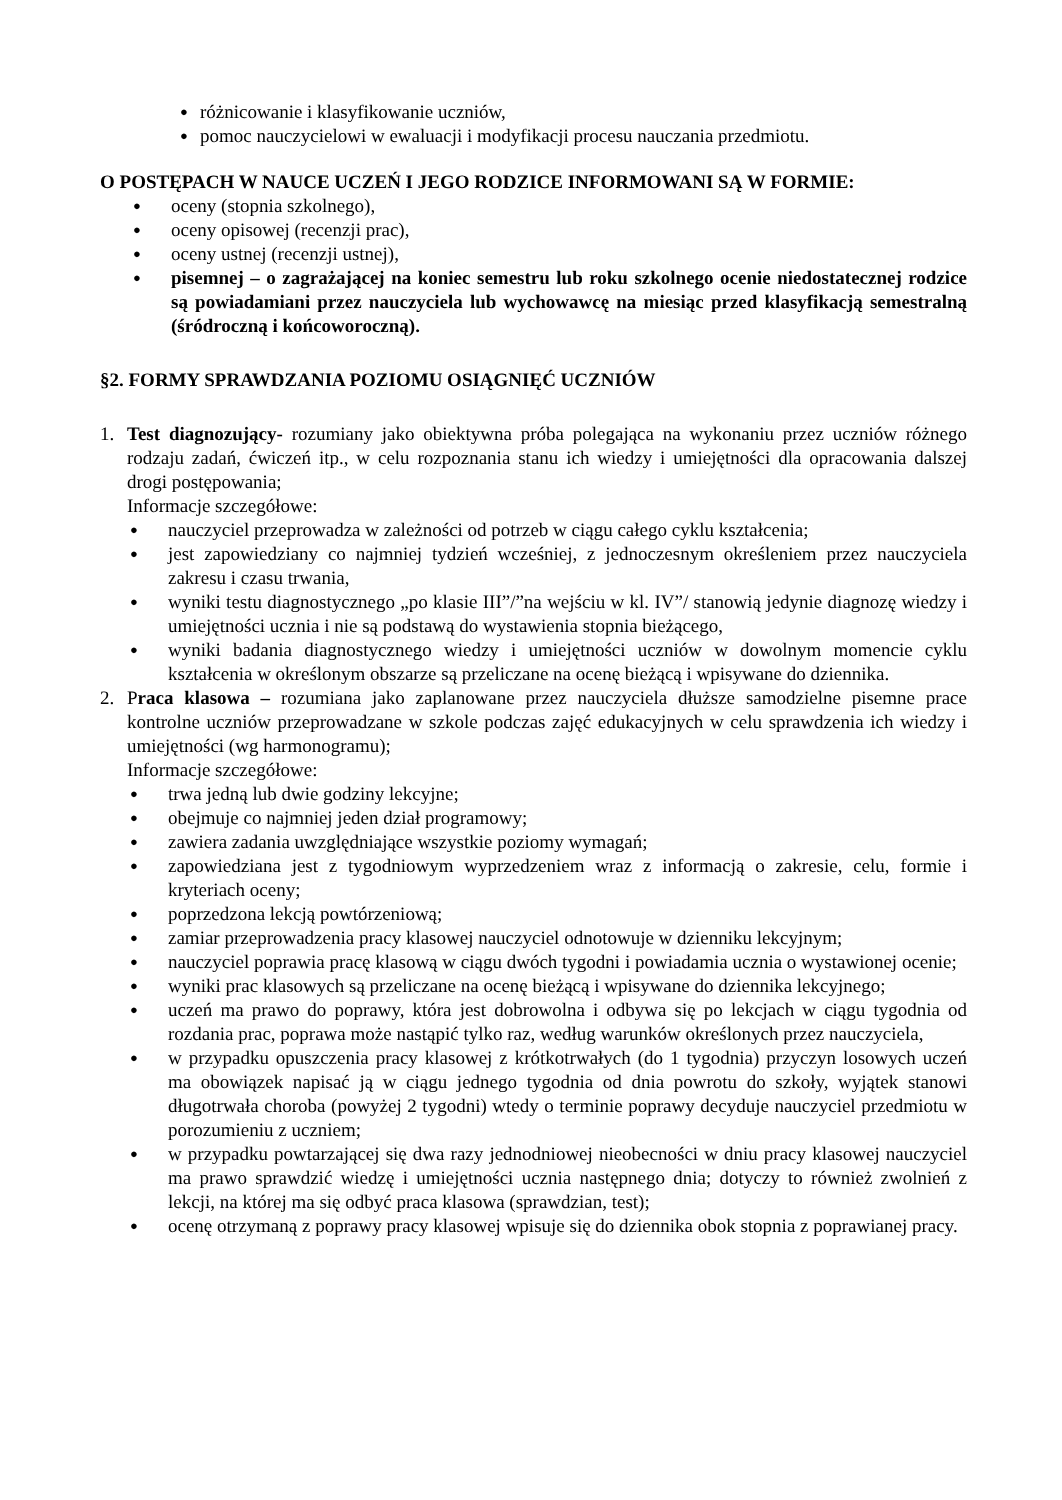● różnicowanie i klasyfikowanie uczniów,
● pomoc nauczycielowi w ewaluacji i modyfikacji procesu nauczania przedmiotu.
O POSTĘPACH W NAUCE UCZEŃ I JEGO RODZICE INFORMOWANI SĄ W FORMIE:
● oceny (stopnia szkolnego),
● oceny opisowej (recenzji prac),
● oceny ustnej (recenzji ustnej),
● pisemnej – o zagrażającej na koniec semestru lub roku szkolnego ocenie niedostatecznej rodzice są powiadamiani przez nauczyciela lub wychowawcę na miesiąc przed klasyfikacją semestralną (śródroczną i końcoworoczną).
§2. FORMY SPRAWDZANIA POZIOMU OSIĄGNIĘĆ UCZNIÓW
1. Test diagnozujący- rozumiany jako obiektywna próba polegająca na wykonaniu przez uczniów różnego rodzaju zadań, ćwiczeń itp., w celu rozpoznania stanu ich wiedzy i umiejętności dla opracowania dalszej drogi postępowania;
Informacje szczegółowe:
● nauczyciel przeprowadza w zależności od potrzeb w ciągu całego cyklu kształcenia;
● jest zapowiedziany co najmniej tydzień wcześniej, z jednoczesnym określeniem przez nauczyciela zakresu i czasu trwania,
● wyniki testu diagnostycznego „po klasie III”/”na wejściu w kl. IV”/ stanowią jedynie diagnozę wiedzy i umiejętności ucznia i nie są podstawą do wystawienia stopnia bieżącego,
● wyniki badania diagnostycznego wiedzy i umiejętności uczniów w dowolnym momencie cyklu kształcenia w określonym obszarze są przeliczane na ocenę bieżącą i wpisywane do dziennika.
2. Praca klasowa – rozumiana jako zaplanowane przez nauczyciela dłuższe samodzielne pisemne prace kontrolne uczniów przeprowadzane w szkole podczas zajęć edukacyjnych w celu sprawdzenia ich wiedzy i umiejętności (wg harmonogramu);
Informacje szczegółowe:
● trwa jedną lub dwie godziny lekcyjne;
● obejmuje co najmniej jeden dział programowy;
● zawiera zadania uwzględniające wszystkie poziomy wymagań;
● zapowiedziana jest z tygodniowym wyprzedzeniem wraz z informacją o zakresie, celu, formie i kryteriach oceny;
● poprzedzona lekcją powtórzeniową;
● zamiar przeprowadzenia pracy klasowej nauczyciel odnotowuje w dzienniku lekcyjnym;
● nauczyciel poprawia pracę klasową w ciągu dwóch tygodni i powiadamia ucznia o wystawionej ocenie;
● wyniki prac klasowych są przeliczane na ocenę bieżącą i wpisywane do dziennika lekcyjnego;
● uczeń ma prawo do poprawy, która jest dobrowolna i odbywa się po lekcjach w ciągu tygodnia od rozdania prac, poprawa może nastąpić tylko raz, według warunków określonych przez nauczyciela,
● w przypadku opuszczenia pracy klasowej z krótkotrwałych (do 1 tygodnia) przyczyn losowych uczeń ma obowiązek napisać ją w ciągu jednego tygodnia od dnia powrotu do szkoły, wyjątek stanowi długotrwała choroba (powyżej 2 tygodni) wtedy o terminie poprawy decyduje nauczyciel przedmiotu w porozumieniu z uczniem;
● w przypadku powtarzającej się dwa razy jednodniowej nieobecności w dniu pracy klasowej nauczyciel ma prawo sprawdzić wiedzę i umiejętności ucznia następnego dnia; dotyczy to również zwolnień z lekcji, na której ma się odbyć praca klasowa (sprawdzian, test);
● ocenę otrzymaną z poprawy pracy klasowej wpisuje się do dziennika obok stopnia z poprawianej pracy.